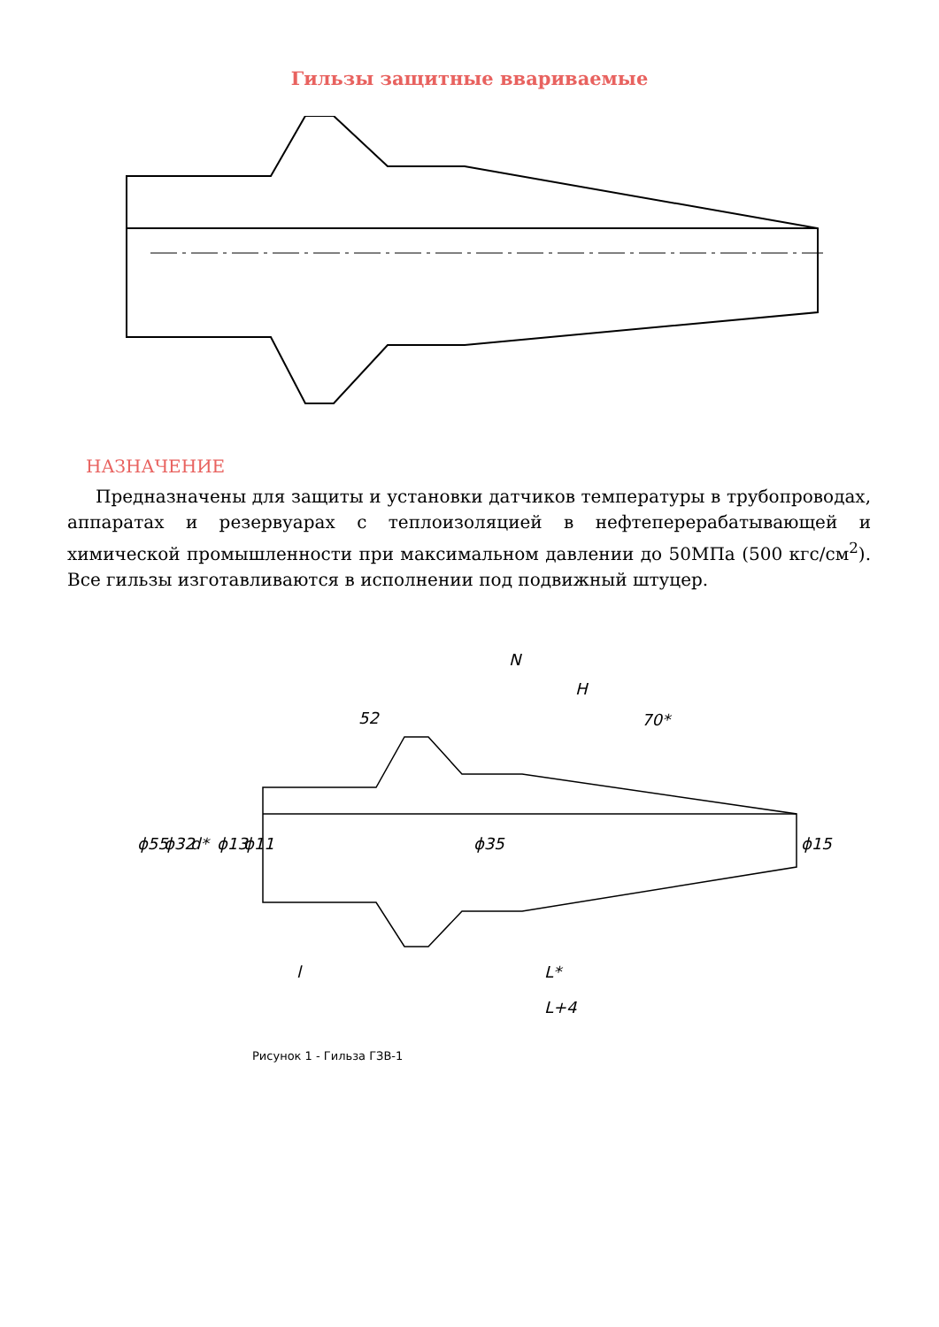Гильзы защитные ввариваемые
НАЗНАЧЕНИЕ
Предназначены для защиты и установки датчиков температуры в трубопроводах, аппаратах и резервуарах с теплоизоляцией в нефтеперерабатывающей и химической промышленности при максимальном давлении до 50МПа (500 кгс/см<sup>2</sup>). Все гильзы изготавливаются в исполнении под подвижный штуцер.
N
H
52
70*
l
L*
L+4
ϕ55
ϕ32
d*
ϕ13
ϕ11
ϕ35
ϕ15
Рисунок 1 - Гильза ГЗВ-1